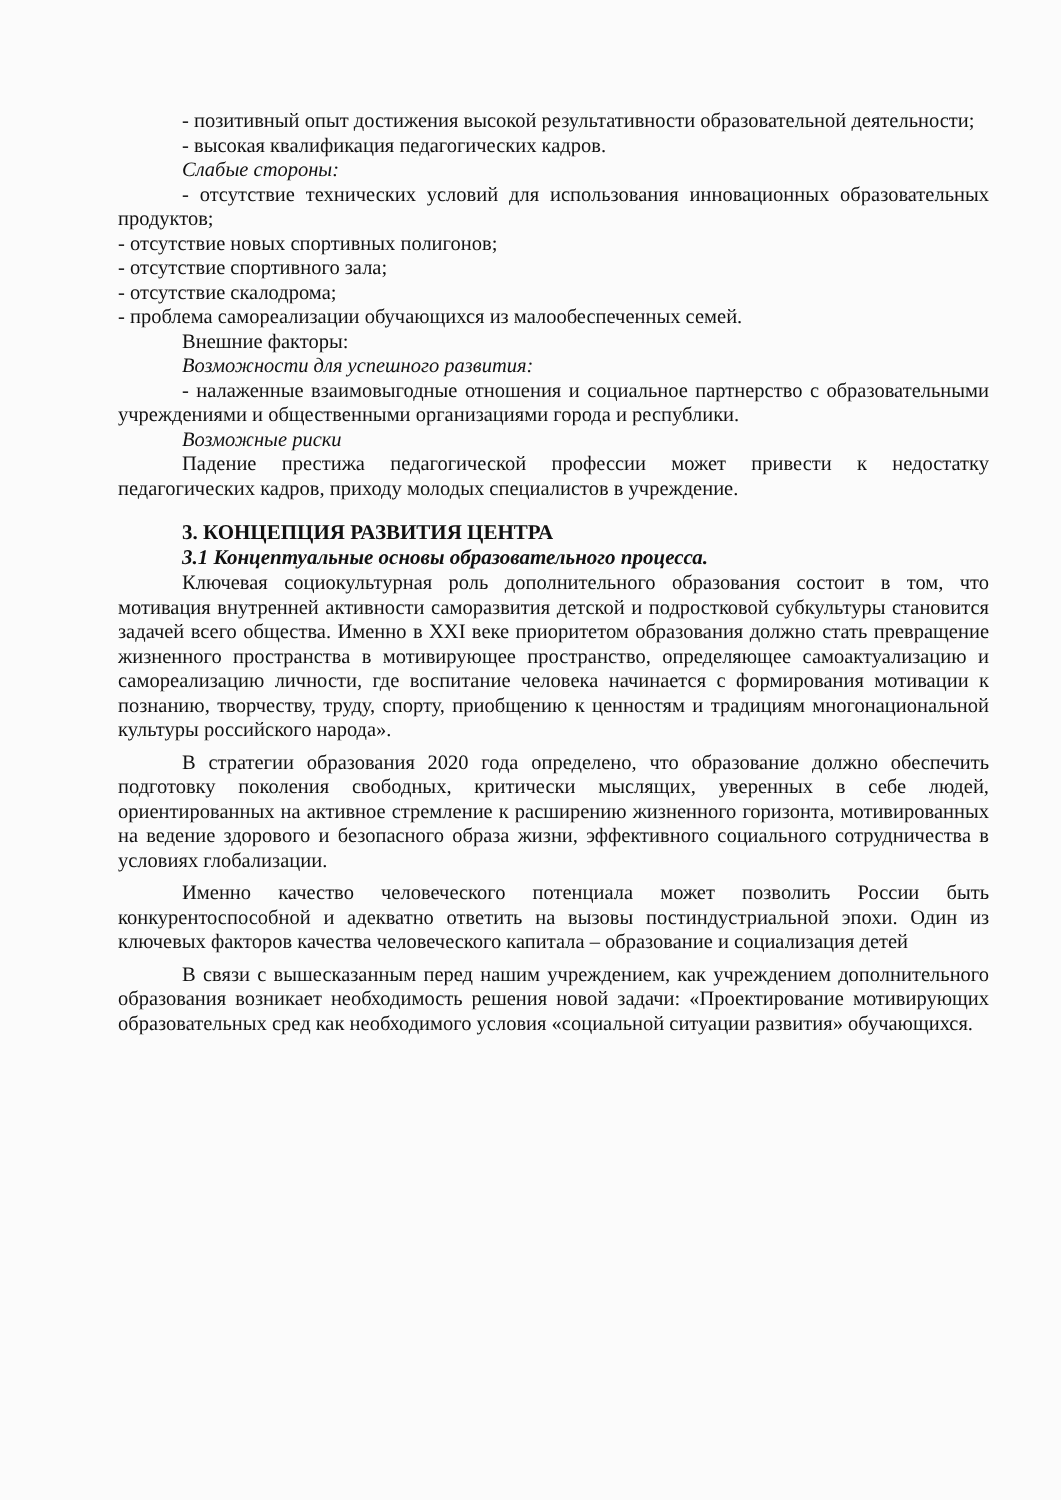- позитивный опыт достижения высокой результативности образовательной деятельности;
- высокая квалификация педагогических кадров.
Слабые стороны:
- отсутствие технических условий для использования инновационных образовательных продуктов;
- отсутствие новых спортивных полигонов;
- отсутствие спортивного зала;
- отсутствие скалодрома;
- проблема самореализации обучающихся из малообеспеченных семей.
Внешние факторы:
Возможности для успешного развития:
- налаженные взаимовыгодные отношения и социальное партнерство с образовательными учреждениями и общественными организациями города и республики.
Возможные риски
Падение престижа педагогической профессии может привести к недостатку педагогических кадров, приходу молодых специалистов в учреждение.
3. КОНЦЕПЦИЯ РАЗВИТИЯ ЦЕНТРА
3.1 Концептуальные основы образовательного процесса.
Ключевая социокультурная роль дополнительного образования состоит в том, что мотивация внутренней активности саморазвития детской и подростковой субкультуры становится задачей всего общества. Именно в XXI веке приоритетом образования должно стать превращение жизненного пространства в мотивирующее пространство, определяющее самоактуализацию и самореализацию личности, где воспитание человека начинается с формирования мотивации к познанию, творчеству, труду, спорту, приобщению к ценностям и традициям многонациональной культуры российского народа».
В стратегии образования 2020 года определено, что образование должно обеспечить подготовку поколения свободных, критически мыслящих, уверенных в себе людей, ориентированных на активное стремление к расширению жизненного горизонта, мотивированных на ведение здорового и безопасного образа жизни, эффективного социального сотрудничества в условиях глобализации.
Именно качество человеческого потенциала может позволить России быть конкурентоспособной и адекватно ответить на вызовы постиндустриальной эпохи. Один из ключевых факторов качества человеческого капитала – образование и социализация детей
В связи с вышесказанным перед нашим учреждением, как учреждением дополнительного образования возникает необходимость решения новой задачи: «Проектирование мотивирующих образовательных сред как необходимого условия «социальной ситуации развития» обучающихся.